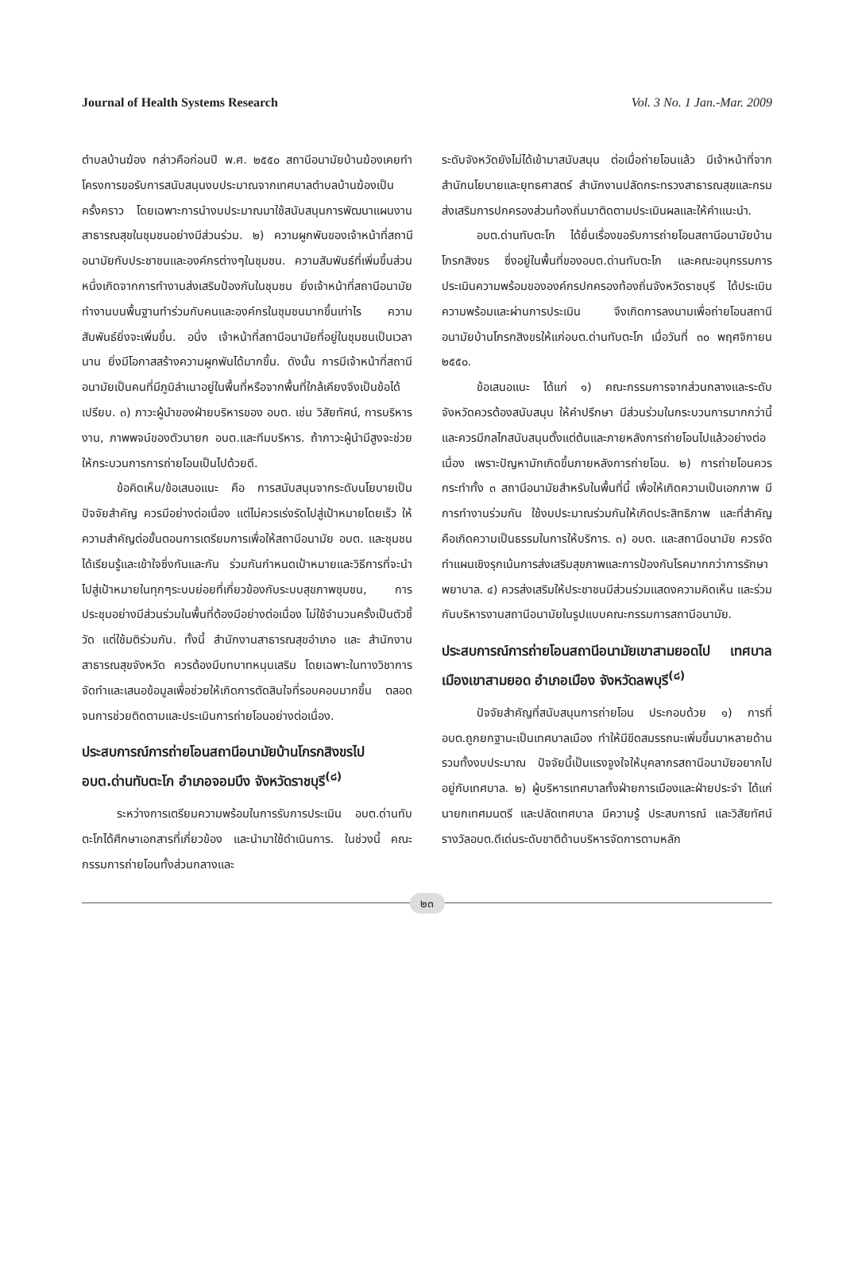Journal of Health Systems Research Vol. 3 No. 1 Jan.-Mar. 2009
ตำบลบ้านฆ้อง กล่าวคือก่อนปี พ.ศ. ๒๕๕๐ สถานีอนามัยบ้านฆ้องเคยทำโครงการขอรับการสนับสนุนงบประมาณจากเทศบาลตำบลบ้านฆ้องเป็นครั้งคราว โดยเฉพาะการนำงบประมาณมาใช้สนับสนุนการพัฒนาแผนงานสาธารณสุขในชุมชนอย่างมีส่วนร่วม. ๒) ความผูกพันของเจ้าหน้าที่สถานีอนามัยกับประชาชนและองค์กรต่างๆในชุมชน. ความสัมพันธ์ที่เพิ่มขึ้นส่วนหนึ่งเกิดจากการทำงานส่งเสริมป้องกันในชุมชน ยิ่งเจ้าหน้าที่สถานีอนามัยทำงานบนพื้นฐานทำร่วมกับคนและองค์กรในชุมชนมากขึ้นเท่าไร ความสัมพันธ์ยิ่งจะเพิ่มขึ้น. อนึ่ง เจ้าหน้าที่สถานีอนามัยที่อยู่ในชุมชนเป็นเวลานาน ยิ่งมีโอกาสสร้างความผูกพันได้มากขึ้น. ดังนั้น การมีเจ้าหน้าที่สถานีอนามัยเป็นคนที่มีภูมิลำเนาอยู่ในพื้นที่หรือจากพื้นที่ใกล้เคียงจึงเป็นข้อได้เปรียบ. ๓) ภาวะผู้นำของฝ่ายบริหารของ อบต. เช่น วิสัยทัศน์, การบริหารงาน, ภาพพจน์ของตัวนายก อบต.และทีมบริหาร. ถ้าภาวะผู้นำมีสูงจะช่วยให้กระบวนการการถ่ายโอนเป็นไปด้วยดี.
ข้อคิดเห็น/ข้อเสนอแนะ คือ การสนับสนุนจากระดับนโยบายเป็นปัจจัยสำคัญ ควรมีอย่างต่อเนื่อง แต่ไม่ควรเร่งรัดไปสู่เป้าหมายโดยเร็ว ให้ความสำคัญต่อขั้นตอนการเตรียมการเพื่อให้สถานีอนามัย อบต. และชุมชนได้เรียนรู้และเข้าใจซึ่งกันและกัน ร่วมกันกำหนดเป้าหมายและวิธีการที่จะนำไปสู่เป้าหมายในทุกๆระบบย่อยที่เกี่ยวข้องกับระบบสุขภาพชุมชน, การประชุมอย่างมีส่วนร่วมในพื้นที่ต้องมีอย่างต่อเนื่อง ไม่ใช้จำนวนครั้งเป็นตัวชี้วัด แต่ใช้มติร่วมกัน. ทั้งนี้ สำนักงานสาธารณสุขอำเภอ และ สำนักงานสาธารณสุขจังหวัด ควรต้องมีบทบาทหนุนเสริม โดยเฉพาะในทางวิชาการ จัดทำและเสนอข้อมูลเพื่อช่วยให้เกิดการตัดสินใจที่รอบคอบมากขึ้น ตลอดจนการช่วยติดตามและประเมินการถ่ายโอนอย่างต่อเนื่อง.
ประสบการณ์การถ่ายโอนสถานีอนามัยบ้านโกรกสิงขรไป อบต.ด่านทับตะโก อำเภอจอมบึง จังหวัดราชบุรี<sup>(๘)</sup>
ระหว่างการเตรียมความพร้อมในการรับการประเมิน อบต.ด่านทับตะโกได้ศึกษาเอกสารที่เกี่ยวข้อง และนำมาใช้ดำเนินการ. ในช่วงนี้ คณะกรรมการถ่ายโอนทั้งส่วนกลางและ
ระดับจังหวัดยังไม่ได้เข้ามาสนับสนุน ต่อเมื่อถ่ายโอนแล้ว มีเจ้าหน้าที่จากสำนักนโยบายและยุทธศาสตร์ สำนักงานปลัดกระทรวงสาธารณสุขและกรมส่งเสริมการปกครองส่วนท้องถิ่นมาติดตามประเมินผลและให้คำแนะนำ.
อบต.ด่านทับตะโก ได้ยื่นเรื่องขอรับการถ่ายโอนสถานีอนามัยบ้านโกรกสิงขร ซึ่งอยู่ในพื้นที่ของอบต.ด่านทับตะโก และคณะอนุกรรมการประเมินความพร้อมขององค์กรปกครองท้องถิ่นจังหวัดราชบุรี ได้ประเมินความพร้อมและผ่านการประเมิน จึงเกิดการลงนามเพื่อถ่ายโอนสถานีอนามัยบ้านโกรกสิงขรให้แก่อบต.ด่านทับตะโก เมื่อวันที่ ๓๐ พฤศจิกายน ๒๕๕๐.
ข้อเสนอแนะ ได้แก่ ๑) คณะกรรมการจากส่วนกลางและระดับจังหวัดควรต้องสนับสนุน ให้คำปรึกษา มีส่วนร่วมในกระบวนการมากกว่านี้ และควรมีกลไกสนับสนุนตั้งแต่ต้นและภายหลังการถ่ายโอนไปแล้วอย่างต่อเนื่อง เพราะปัญหามักเกิดขึ้นภายหลังการถ่ายโอน. ๒) การถ่ายโอนควรกระทำทั้ง ๓ สถานีอนามัยสำหรับในพื้นที่นี้ เพื่อให้เกิดความเป็นเอกภาพ มีการทำงานร่วมกัน ใช้งบประมาณร่วมกันให้เกิดประสิทธิภาพ และที่สำคัญคือเกิดความเป็นธรรมในการให้บริการ. ๓) อบต. และสถานีอนามัย ควรจัดทำแผนเชิงรุกเน้นการส่งเสริมสุขภาพและการป้องกันโรคมากกว่าการรักษาพยาบาล. ๔) ควรส่งเสริมให้ประชาชนมีส่วนร่วมแสดงความคิดเห็น และร่วมกันบริหารงานสถานีอนามัยในรูปแบบคณะกรรมการสถานีอนามัย.
ประสบการณ์การถ่ายโอนสถานีอนามัยเขาสามยอดไป เทศบาลเมืองเขาสามยอด อำเภอเมือง จังหวัดลพบุรี<sup>(๘)</sup>
ปัจจัยสำคัญที่สนับสนุนการถ่ายโอน ประกอบด้วย ๑) การที่ อบต.ถูกยกฐานะเป็นเทศบาลเมือง ทำให้มีขีดสมรรถนะเพิ่มขึ้นมาหลายด้าน รวมทั้งงบประมาณ ปัจจัยนี้เป็นแรงจูงใจให้บุคลากรสถานีอนามัยอยากไปอยู่กับเทศบาล. ๒) ผู้บริหารเทศบาลทั้งฝ่ายการเมืองและฝ่ายประจำ ได้แก่ นายกเทศมนตรี และปลัดเทศบาล มีความรู้ ประสบการณ์ และวิสัยทัศน์ รางวัลอบต.ดีเด่นระดับชาติด้านบริหารจัดการตามหลัก
๒๓